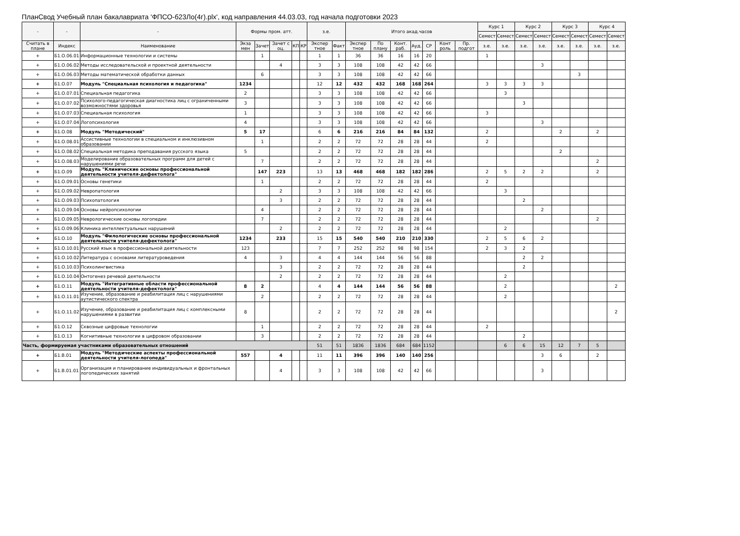ПланСвод Учебный план бакалавриата 'ФПСО-б23Ло(4г).plx', код направления 44.03.03, год начала подготовки 2023
| - | - | - | Формы пром. атт. | | | | | з.е. | | Итого акад.часов | | | | | | | Курс 1 | | Курс 2 | | Курс 3 | | Курс 4 | |
| --- | --- | --- | --- | --- | --- | --- | --- | --- | --- | --- | --- | --- | --- | --- | --- | --- | --- | --- | --- | --- | --- | --- | --- | --- |
| | | | | | | | | | | | | | | | | | Семест | Семест | Семест | Семест | Семест | Семест | Семест | Семест |
| Считать в плане | Индекс | Наименование | Экза мен | Зачет | Зачет с оц. | КП | КР | Экспер тное | Факт | Экспер тное | По плану | Конт. раб. | Ауд. | СР | Конт роль | Пр. подгот | з.е. | з.е. | з.е. | з.е. | з.е. | з.е. | з.е. | з.е. |
| + | Б1.О.06.01 | Информационные технологии и системы | | 1 | | | | 1 | 1 | 36 | 36 | 16 | 16 | 20 | | | 1 | | | | | | | |
| + | Б1.О.06.02 | Методы исследовательской и проектной деятельности | | | 4 | | | 3 | 3 | 108 | 108 | 42 | 42 | 66 | | | | | | 3 | | | | |
| + | Б1.О.06.03 | Методы математической обработки данных | | 6 | | | | 3 | 3 | 108 | 108 | 42 | 42 | 66 | | | | | | | | 3 | | |
| + | Б1.О.07 | Модуль "Специальная психология и педагогика" | 1234 | | | | | 12 | 12 | 432 | 432 | 168 | 168 | 264 | | | 3 | 3 | 3 | 3 | | | | |
| + | Б1.О.07.01 | Специальная педагогика | 2 | | | | | 3 | 3 | 108 | 108 | 42 | 42 | 66 | | | | 3 | | | | | | |
| + | Б1.О.07.02 | Психолого-педагогическая диагностика лиц с ограниченными возможностями здоровья | 3 | | | | | 3 | 3 | 108 | 108 | 42 | 42 | 66 | | | | | 3 | | | | | |
| + | Б1.О.07.03 | Специальная психология | 1 | | | | | 3 | 3 | 108 | 108 | 42 | 42 | 66 | | | 3 | | | | | | | |
| + | Б1.О.07.04 | Логопсихология | 4 | | | | | 3 | 3 | 108 | 108 | 42 | 42 | 66 | | | | | | 3 | | | | |
| + | Б1.О.08 | Модуль "Методический" | 5 | 17 | | | | 6 | 6 | 216 | 216 | 84 | 84 | 132 | | | 2 | | | | 2 | | 2 | |
| + | Б1.О.08.01 | Ассистивные технологии в специальном и инклюзивном образовании | | 1 | | | | 2 | 2 | 72 | 72 | 28 | 28 | 44 | | | 2 | | | | | | | |
| + | Б1.О.08.02 | Специальная методика преподавания русского языка | 5 | | | | | 2 | 2 | 72 | 72 | 28 | 28 | 44 | | | | | | | 2 | | | |
| + | Б1.О.08.03 | Моделирование образовательных программ для детей с нарушениями речи | | 7 | | | | 2 | 2 | 72 | 72 | 28 | 28 | 44 | | | | | | | | | 2 | |
| + | Б1.О.09 | Модуль "Клинические основы профессиональной деятельности учителя-дефектолога" | | 147 | 223 | | | 13 | 13 | 468 | 468 | 182 | 182 | 286 | | | 2 | 5 | 2 | 2 | | | 2 | |
| + | Б1.О.09.01 | Основы генетики | | 1 | | | | 2 | 2 | 72 | 72 | 28 | 28 | 44 | | | 2 | | | | | | | |
| + | Б1.О.09.02 | Невропатология | | | 2 | | | 3 | 3 | 108 | 108 | 42 | 42 | 66 | | | | 3 | | | | | | |
| + | Б1.О.09.03 | Психопатология | | | 3 | | | 2 | 2 | 72 | 72 | 28 | 28 | 44 | | | | | 2 | | | | | |
| + | Б1.О.09.04 | Основы нейропсихологии | | 4 | | | | 2 | 2 | 72 | 72 | 28 | 28 | 44 | | | | | | 2 | | | | |
| + | Б1.О.09.05 | Неврологические основы логопедии | | 7 | | | | 2 | 2 | 72 | 72 | 28 | 28 | 44 | | | | | | | | | 2 | |
| + | Б1.О.09.06 | Клиника интеллектуальных нарушений | | | 2 | | | 2 | 2 | 72 | 72 | 28 | 28 | 44 | | | | 2 | | | | | | |
| + | Б1.О.10 | Модуль "Филологические основы профессиональной деятельности учителя-дефектолога" | 1234 | | 233 | | | 15 | 15 | 540 | 540 | 210 | 210 | 330 | | | 2 | 5 | 6 | 2 | | | | |
| + | Б1.О.10.01 | Русский язык в профессиональной деятельности | 123 | | | | | 7 | 7 | 252 | 252 | 98 | 98 | 154 | | | 2 | 3 | 2 | | | | | |
| + | Б1.О.10.02 | Литература с основами литературоведения | 4 | | 3 | | | 4 | 4 | 144 | 144 | 56 | 56 | 88 | | | | | 2 | 2 | | | | |
| + | Б1.О.10.03 | Психолингвистика | | | 3 | | | 2 | 2 | 72 | 72 | 28 | 28 | 44 | | | | | 2 | | | | | |
| + | Б1.О.10.04 | Онтогенез речевой деятельности | | | 2 | | | 2 | 2 | 72 | 72 | 28 | 28 | 44 | | | | 2 | | | | | | |
| + | Б1.О.11 | Модуль "Интегративные области профессиональной деятельности учителя-дефектолога" | 8 | 2 | | | | 4 | 4 | 144 | 144 | 56 | 56 | 88 | | | | 2 | | | | | | 2 |
| + | Б1.О.11.01 | Изучение, образование и реабилитация лиц с нарушениями аутистического спектра | | 2 | | | | 2 | 2 | 72 | 72 | 28 | 28 | 44 | | | | 2 | | | | | | |
| + | Б1.О.11.02 | Изучение, образование и реабилитация лиц с комплексными нарушениями в развитии | 8 | | | | | 2 | 2 | 72 | 72 | 28 | 28 | 44 | | | | | | | | | | 2 |
| + | Б1.О.12 | Сквозные цифровые технологии | | 1 | | | | 2 | 2 | 72 | 72 | 28 | 28 | 44 | | | 2 | | | | | | | |
| + | Б1.О.13 | Когнитивные технологии в цифровом образовании | | 3 | | | | 2 | 2 | 72 | 72 | 28 | 28 | 44 | | | | | 2 | | | | | |
| Часть, формируемая участниками образовательных отношений | | | | | | | | 51 | 51 | 1836 | 1836 | 684 | 684 | 1152 | | | | 6 | 6 | 15 | 12 | 7 | 5 | |
| + | Б1.В.01 | Модуль "Методические аспекты профессиональной деятельности учителя-логопеда" | 557 | | 4 | | | 11 | 11 | 396 | 396 | 140 | 140 | 256 | | | | | | 3 | 6 | | 2 | |
| + | Б1.В.01.01 | Организация и планирование индивидуальных и фронтальных логопедических занятий | | | 4 | | | 3 | 3 | 108 | 108 | 42 | 42 | 66 | | | | | | 3 | | | | |